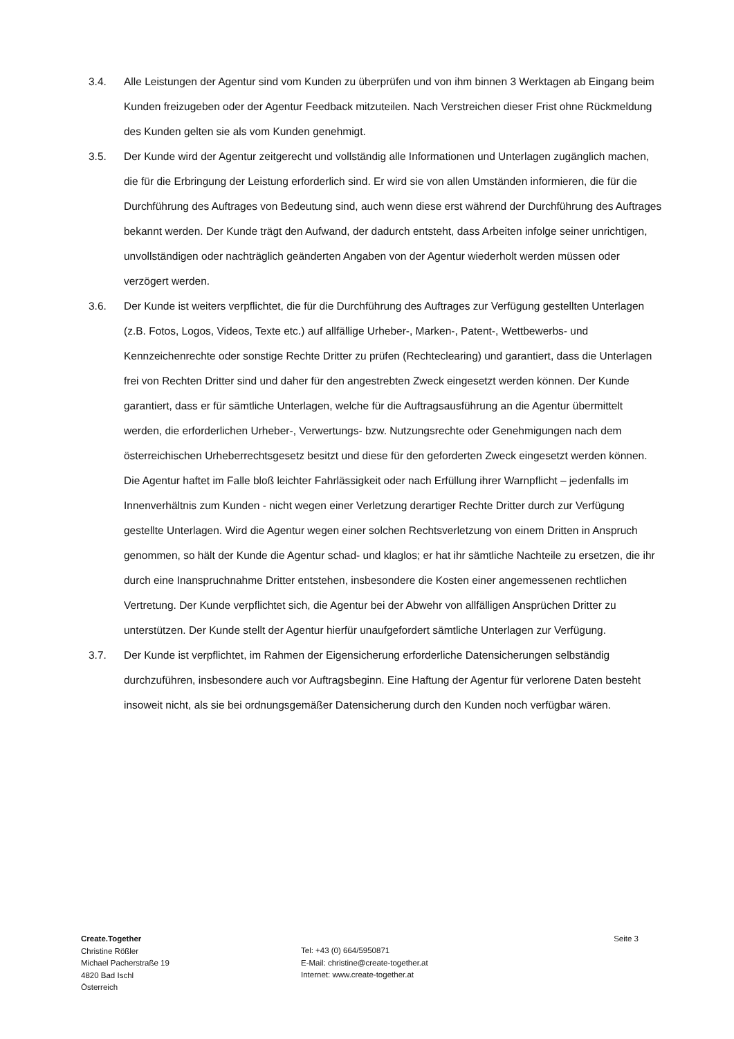3.4. Alle Leistungen der Agentur sind vom Kunden zu überprüfen und von ihm binnen 3 Werktagen ab Eingang beim Kunden freizugeben oder der Agentur Feedback mitzuteilen. Nach Verstreichen dieser Frist ohne Rückmeldung des Kunden gelten sie als vom Kunden genehmigt.
3.5. Der Kunde wird der Agentur zeitgerecht und vollständig alle Informationen und Unterlagen zugänglich machen, die für die Erbringung der Leistung erforderlich sind. Er wird sie von allen Umständen informieren, die für die Durchführung des Auftrages von Bedeutung sind, auch wenn diese erst während der Durchführung des Auftrages bekannt werden. Der Kunde trägt den Aufwand, der dadurch entsteht, dass Arbeiten infolge seiner unrichtigen, unvollständigen oder nachträglich geänderten Angaben von der Agentur wiederholt werden müssen oder verzögert werden.
3.6. Der Kunde ist weiters verpflichtet, die für die Durchführung des Auftrages zur Verfügung gestellten Unterlagen (z.B. Fotos, Logos, Videos, Texte etc.) auf allfällige Urheber-, Marken-, Patent-, Wettbewerbs- und Kennzeichenrechte oder sonstige Rechte Dritter zu prüfen (Rechteclearing) und garantiert, dass die Unterlagen frei von Rechten Dritter sind und daher für den angestrebten Zweck eingesetzt werden können. Der Kunde garantiert, dass er für sämtliche Unterlagen, welche für die Auftragsausführung an die Agentur übermittelt werden, die erforderlichen Urheber-, Verwertungs- bzw. Nutzungsrechte oder Genehmigungen nach dem österreichischen Urheberrechtsgesetz besitzt und diese für den geforderten Zweck eingesetzt werden können. Die Agentur haftet im Falle bloß leichter Fahrlässigkeit oder nach Erfüllung ihrer Warnpflicht – jedenfalls im Innenverhältnis zum Kunden - nicht wegen einer Verletzung derartiger Rechte Dritter durch zur Verfügung gestellte Unterlagen. Wird die Agentur wegen einer solchen Rechtsverletzung von einem Dritten in Anspruch genommen, so hält der Kunde die Agentur schad- und klaglos; er hat ihr sämtliche Nachteile zu ersetzen, die ihr durch eine Inanspruchnahme Dritter entstehen, insbesondere die Kosten einer angemessenen rechtlichen Vertretung. Der Kunde verpflichtet sich, die Agentur bei der Abwehr von allfälligen Ansprüchen Dritter zu unterstützen. Der Kunde stellt der Agentur hierfür unaufgefordert sämtliche Unterlagen zur Verfügung.
3.7. Der Kunde ist verpflichtet, im Rahmen der Eigensicherung erforderliche Datensicherungen selbständig durchzuführen, insbesondere auch vor Auftragsbeginn. Eine Haftung der Agentur für verlorene Daten besteht insoweit nicht, als sie bei ordnungsgemäßer Datensicherung durch den Kunden noch verfügbar wären.
Create.Together
Christine Rößler
Michael Pacherstraße 19
4820 Bad Ischl
Österreich
Tel: +43 (0) 664/5950871
E-Mail: christine@create-together.at
Internet: www.create-together.at
Seite 3